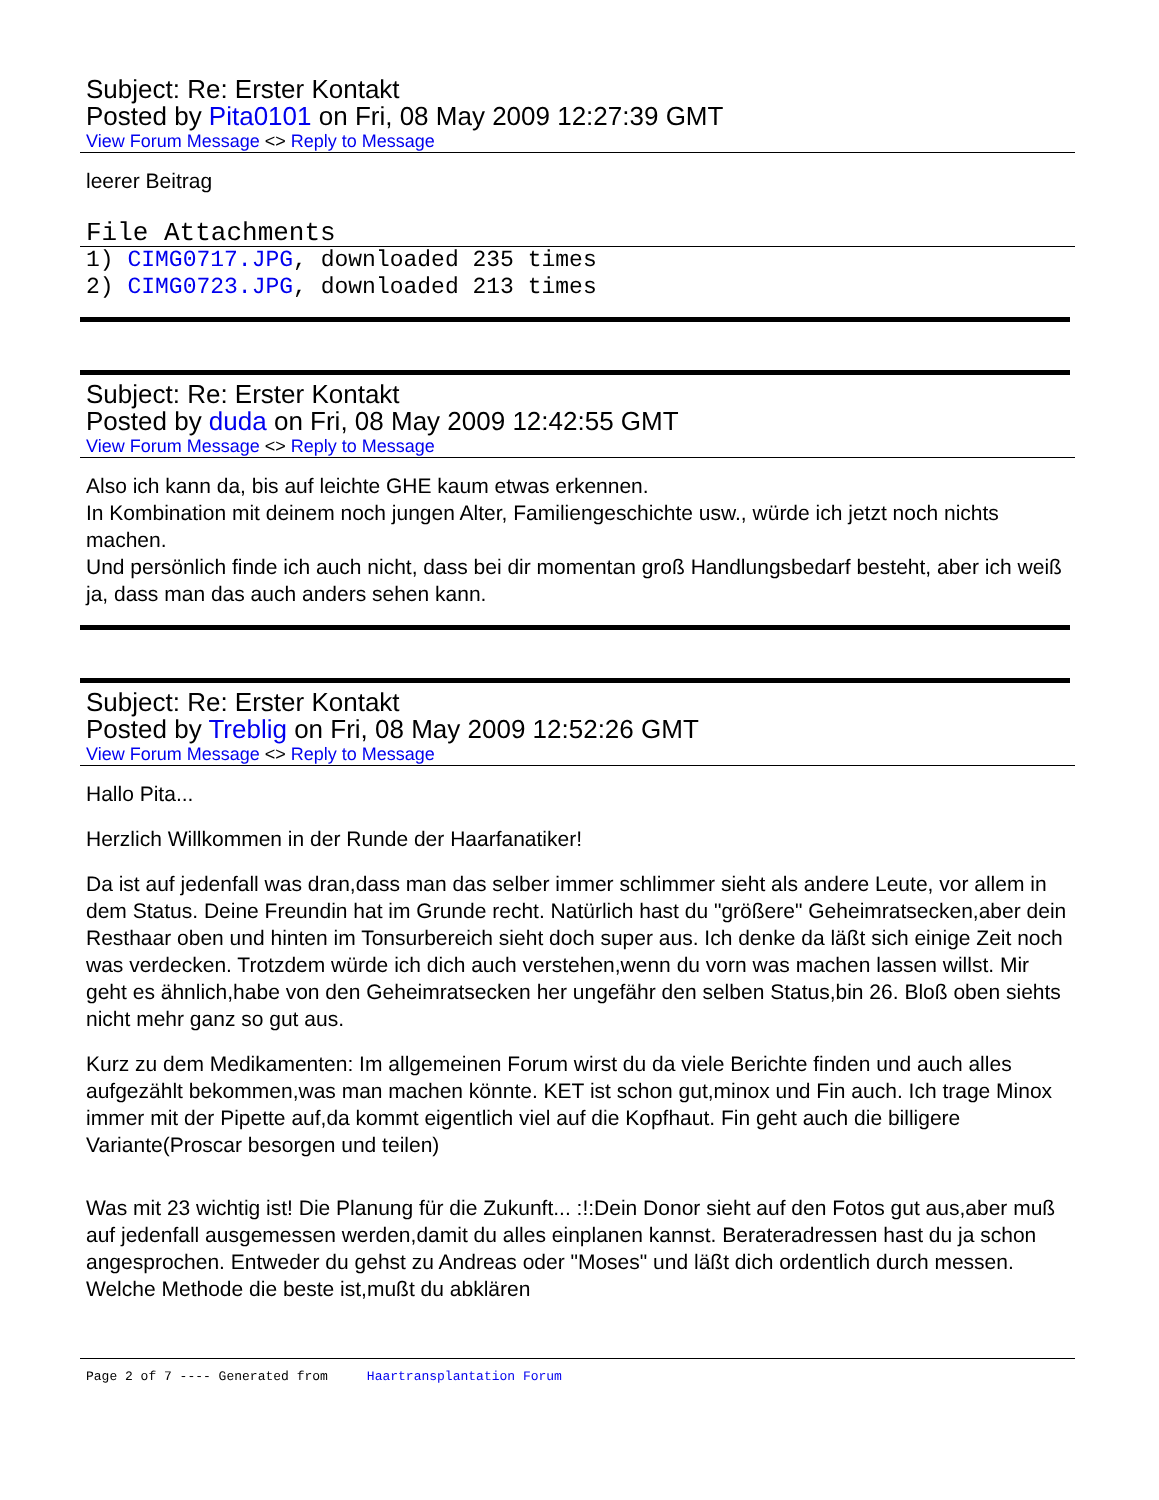Subject: Re: Erster Kontakt
Posted by Pita0101 on Fri, 08 May 2009 12:27:39 GMT
View Forum Message <> Reply to Message
leerer Beitrag
File Attachments
1) CIMG0717.JPG, downloaded 235 times
2) CIMG0723.JPG, downloaded 213 times
Subject: Re: Erster Kontakt
Posted by duda on Fri, 08 May 2009 12:42:55 GMT
View Forum Message <> Reply to Message
Also ich kann da, bis auf leichte GHE kaum etwas erkennen.
In Kombination mit deinem noch jungen Alter, Familiengeschichte usw., würde ich jetzt noch nichts machen.
Und persönlich finde ich auch nicht, dass bei dir momentan groß Handlungsbedarf besteht, aber ich weiß ja, dass man das auch anders sehen kann.
Subject: Re: Erster Kontakt
Posted by Treblig on Fri, 08 May 2009 12:52:26 GMT
View Forum Message <> Reply to Message
Hallo Pita...
Herzlich Willkommen in der Runde der Haarfanatiker!
Da ist auf jedenfall was dran,dass man das selber immer schlimmer sieht als andere Leute, vor allem in dem Status. Deine Freundin hat im Grunde recht. Natürlich hast du "größere" Geheimratsecken,aber dein Resthaar oben und hinten im Tonsurbereich sieht doch super aus. Ich denke da läßt sich einige Zeit noch was verdecken. Trotzdem würde ich dich auch verstehen,wenn du vorn was machen lassen willst. Mir geht es ähnlich,habe von den Geheimratsecken her ungefähr den selben Status,bin 26. Bloß oben siehts nicht mehr ganz so gut aus.
Kurz zu dem Medikamenten: Im allgemeinen Forum wirst du da viele Berichte finden und auch alles aufgezählt bekommen,was man machen könnte. KET ist schon gut,minox und Fin auch. Ich trage Minox immer mit der Pipette auf,da kommt eigentlich viel auf die Kopfhaut. Fin geht auch die billigere Variante(Proscar besorgen und teilen)
Was mit 23 wichtig ist! Die Planung für die Zukunft... :!:Dein Donor sieht auf den Fotos gut aus,aber muß auf jedenfall ausgemessen werden,damit du alles einplanen kannst. Berateradressen hast du ja schon angesprochen. Entweder du gehst zu Andreas oder "Moses" und läßt dich ordentlich durch messen. Welche Methode die beste ist,mußt du abklären
Page 2 of 7 ---- Generated from Haartransplantation Forum